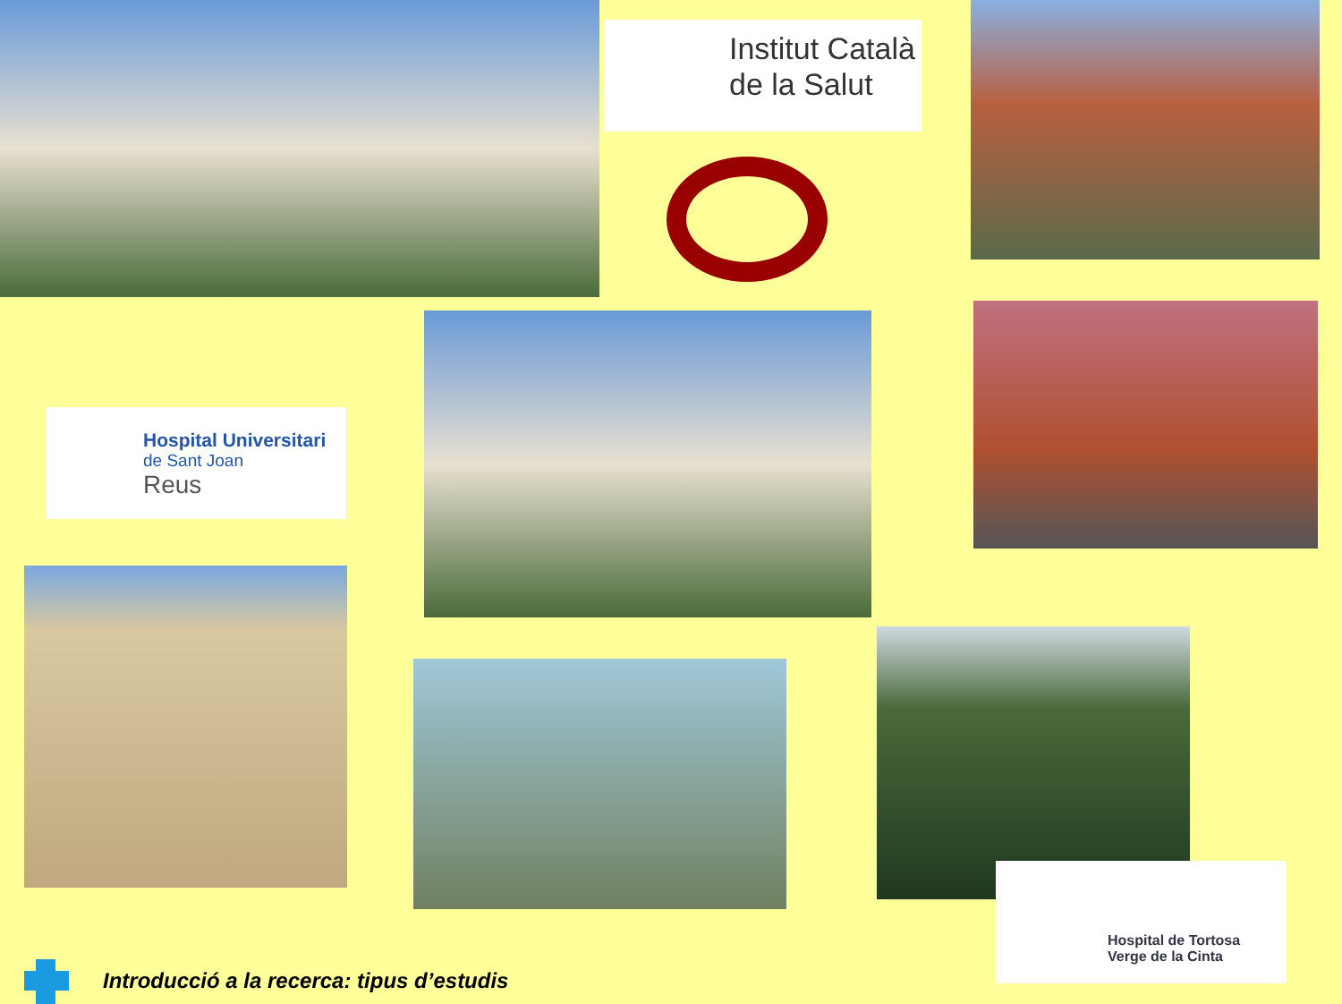Institut Català
de la Salut
Hospital Universitari
de Sant Joan
Reus
Hospital de Tortosa
Verge de la Cinta
Introducció a la recerca: tipus d’estudis